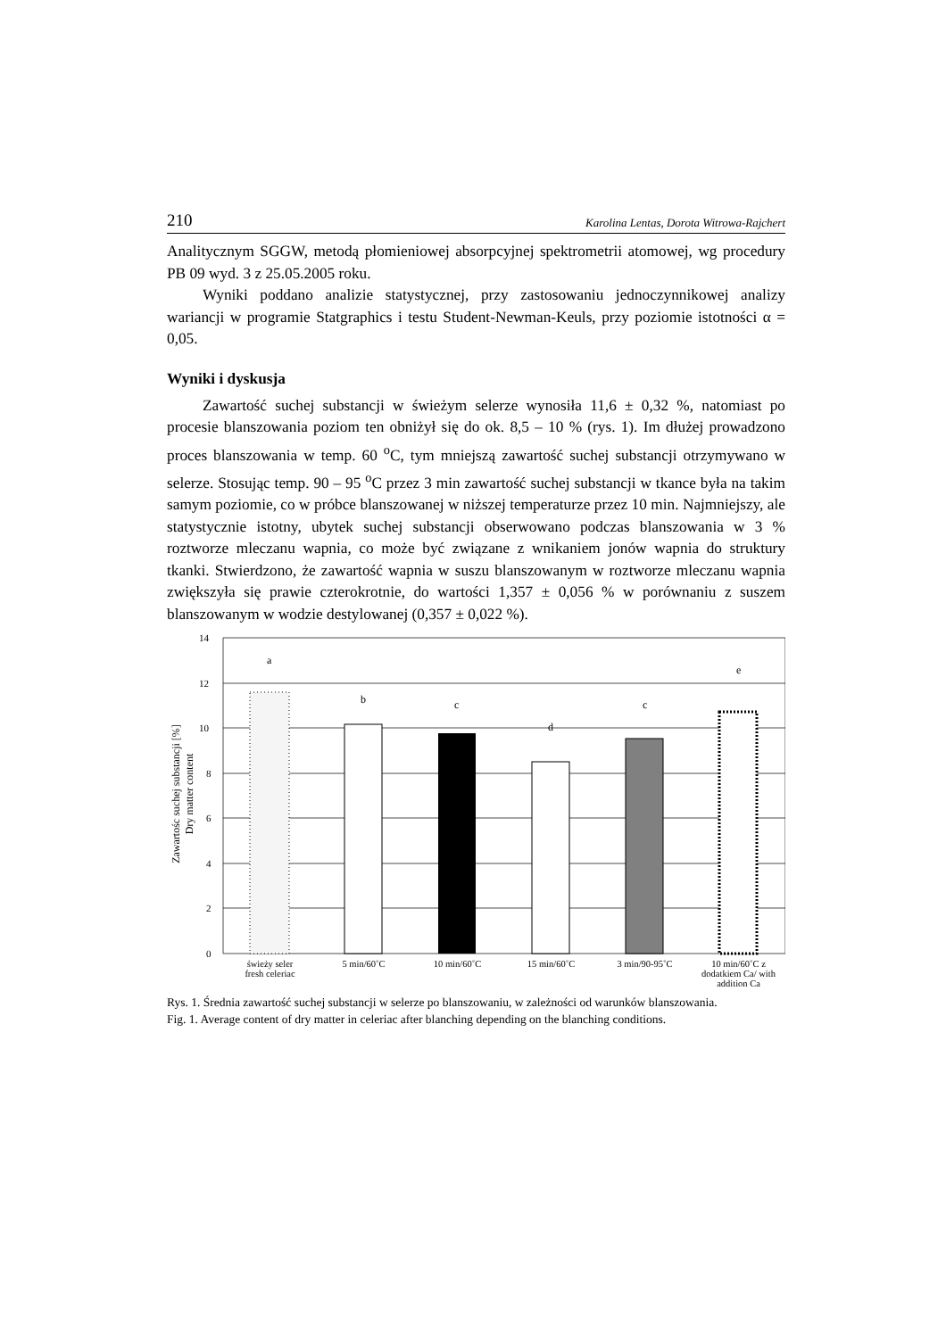210 Karolina Lentas, Dorota Witrowa-Rajchert
Analitycznym SGGW, metodą płomieniowej absorpcyjnej spektrometrii atomowej, wg procedury PB 09 wyd. 3 z 25.05.2005 roku.
Wyniki poddano analizie statystycznej, przy zastosowaniu jednoczynnikowej analizy wariancji w programie Statgraphics i testu Student-Newman-Keuls, przy poziomie istotności α = 0,05.
Wyniki i dyskusja
Zawartość suchej substancji w świeżym selerze wynosiła 11,6 ± 0,32 %, natomiast po procesie blanszowania poziom ten obniżył się do ok. 8,5 – 10 % (rys. 1). Im dłużej prowadzono proces blanszowania w temp. 60 <sup>o</sup>C, tym mniejszą zawartość suchej substancji otrzymywano w selerze. Stosując temp. 90 – 95 <sup>o</sup>C przez 3 min zawartość suchej substancji w tkance była na takim samym poziomie, co w próbce blanszowanej w niższej temperaturze przez 10 min. Najmniejszy, ale statystycznie istotny, ubytek suchej substancji obserwowano podczas blanszowania w 3 % roztworze mleczanu wapnia, co może być związane z wnikaniem jonów wapnia do struktury tkanki. Stwierdzono, że zawartość wapnia w suszu blanszowanym w roztworze mleczanu wapnia zwiększyła się prawie czterokrotnie, do wartości 1,357 ± 0,056 % w porównaniu z suszem blanszowanym w wodzie destylowanej (0,357 ± 0,022 %).
Zawartośc suchej substancji [%]
Dry matter content
14
12
10
8
6
4
2
0
a
b
c
d
c
e
świeży seler
fresh celeriac
5 min/60˚C 10 min/60˚C 15 min/60˚C 3 min/90-95˚C 10 min/60˚C z dodatkiem Ca/ with addition Ca
Rys. 1. Średnia zawartość suchej substancji w selerze po blanszowaniu, w zależności od warunków blanszowania.
Fig. 1. Average content of dry matter in celeriac after blanching depending on the blanching conditions.